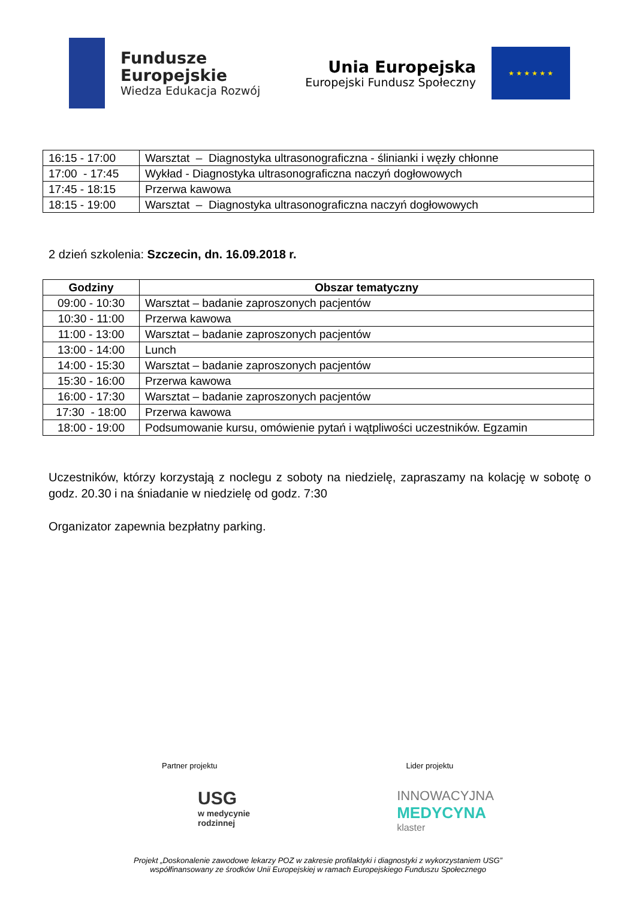Fundusze
Europejskie
Wiedza Edukacja Rozwój
Unia Europejska
Europejski Fundusz Społeczny
★ ★ ★ ★ ★ ★
| 16:15 - 17:00 | Warsztat – Diagnostyka ultrasonograficzna - ślinianki i węzły chłonne |
| 17:00 - 17:45 | Wykład - Diagnostyka ultrasonograficzna naczyń dogłowowych |
| 17:45 - 18:15 | Przerwa kawowa |
| 18:15 - 19:00 | Warsztat – Diagnostyka ultrasonograficzna naczyń dogłowowych |
2 dzień szkolenia: Szczecin, dn. 16.09.2018 r.
| Godziny | Obszar tematyczny |
| --- | --- |
| 09:00 - 10:30 | Warsztat – badanie zaproszonych pacjentów |
| 10:30 - 11:00 | Przerwa kawowa |
| 11:00 - 13:00 | Warsztat – badanie zaproszonych pacjentów |
| 13:00 - 14:00 | Lunch |
| 14:00 - 15:30 | Warsztat – badanie zaproszonych pacjentów |
| 15:30 - 16:00 | Przerwa kawowa |
| 16:00 - 17:30 | Warsztat – badanie zaproszonych pacjentów |
| 17:30 - 18:00 | Przerwa kawowa |
| 18:00 - 19:00 | Podsumowanie kursu, omówienie pytań i wątpliwości uczestników. Egzamin |
Uczestników, którzy korzystają z noclegu z soboty na niedzielę, zapraszamy na kolację w sobotę o godz. 20.30 i na śniadanie w niedzielę od godz. 7:30
Organizator zapewnia bezpłatny parking.
Partner projektu Lider projektu
USG
w medycynie
rodzinnej
INNOWACYJNA
MEDYCYNA
klaster
Projekt „Doskonalenie zawodowe lekarzy POZ w zakresie profilaktyki i diagnostyki z wykorzystaniem USG”
współfinansowany ze środków Unii Europejskiej w ramach Europejskiego Funduszu Społecznego